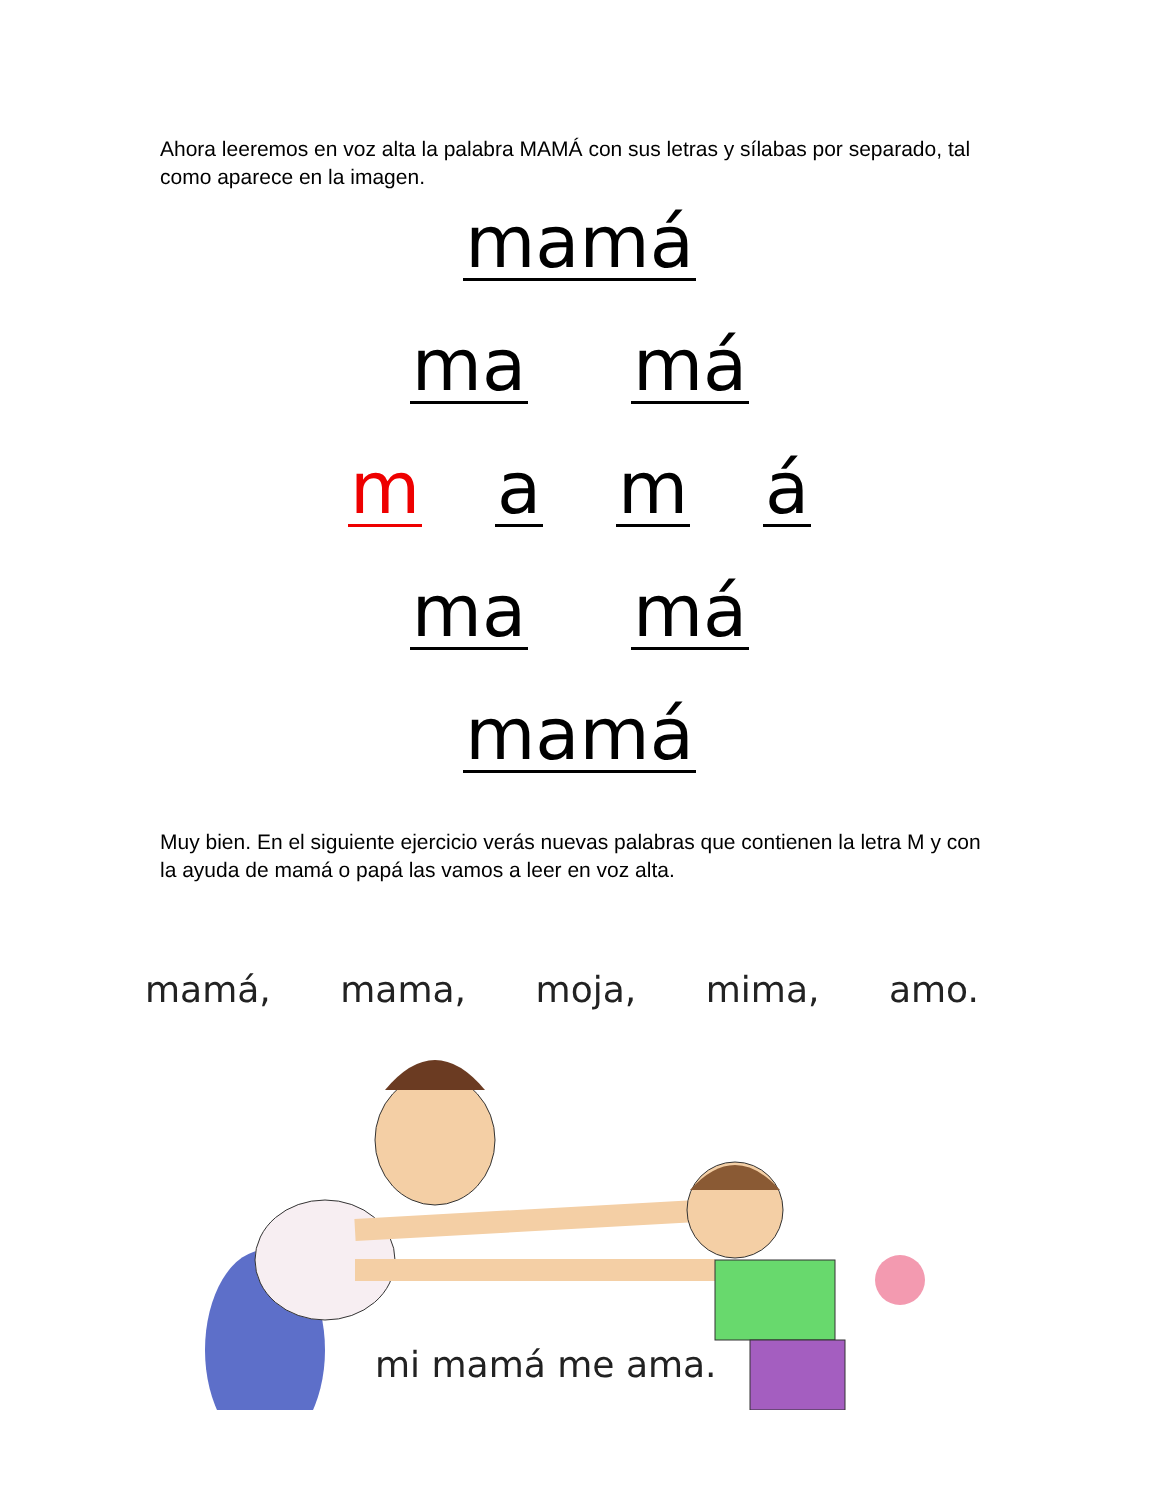Ahora leeremos en voz alta la palabra MAMÁ con sus letras y sílabas por separado, tal como aparece en la imagen.
mamá
ma má
m a m á
ma má
mamá
Muy bien. En el siguiente ejercicio verás nuevas palabras que contienen la letra M y con la ayuda de mamá o papá las vamos a leer en voz alta.
mamá, mama, moja, mima, amo.
mi mamá me ama.